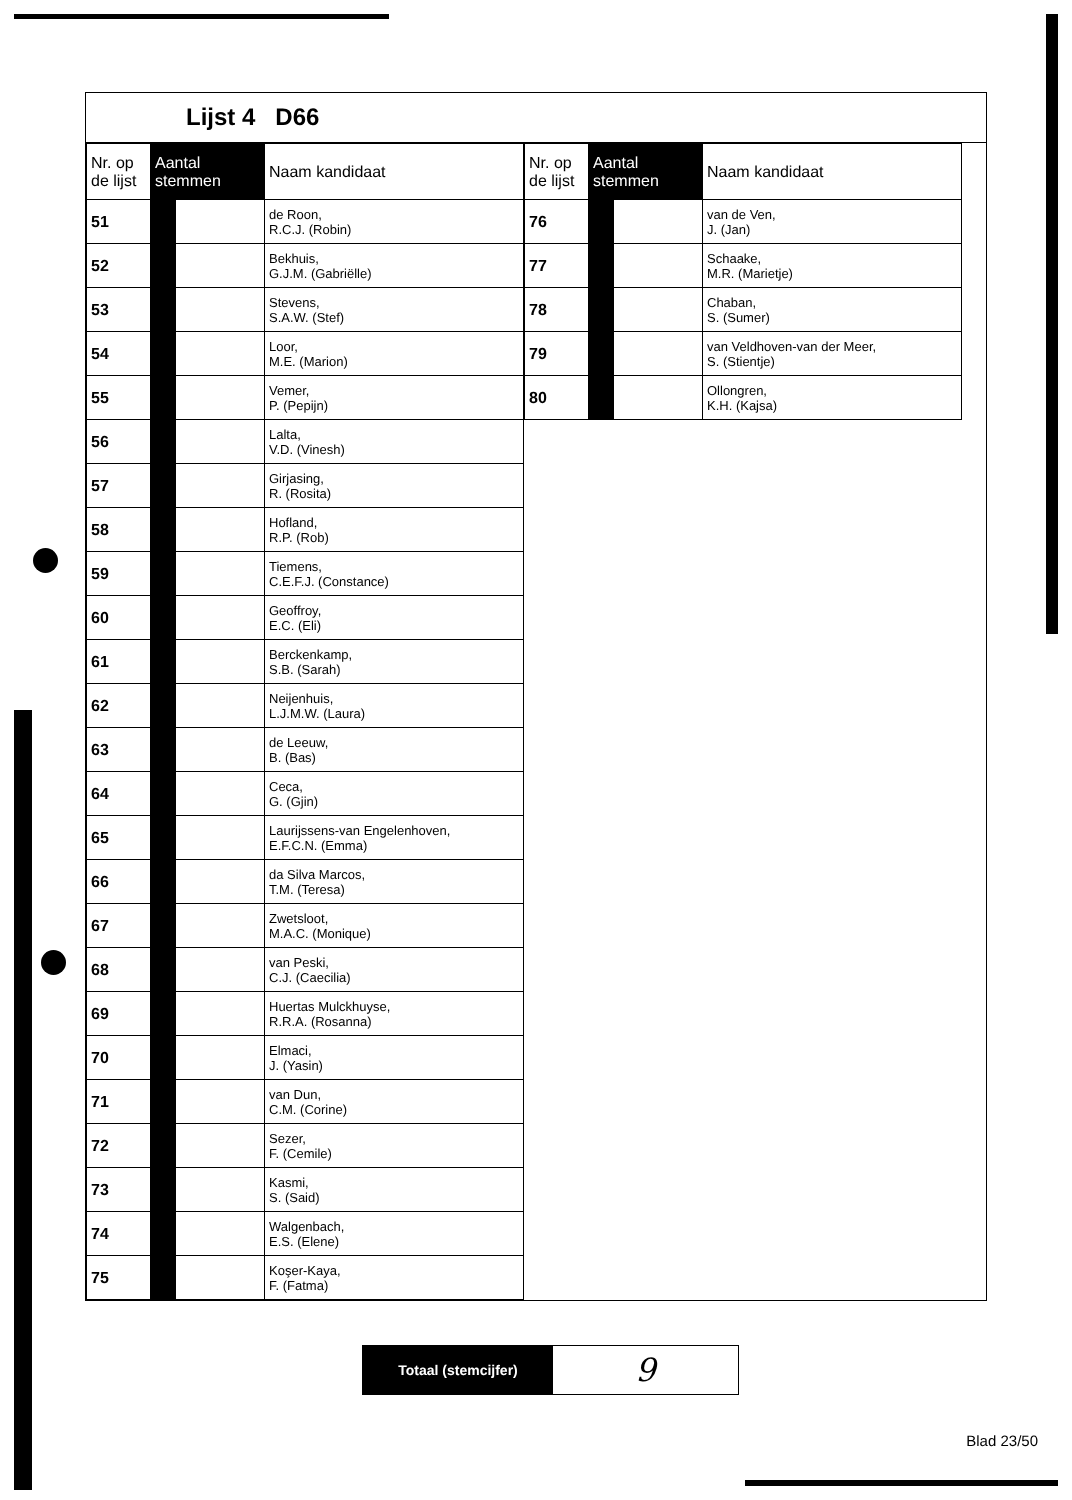Lijst 4 D66
| Nr. op de lijst | Aantal stemmen | | Naam kandidaat |
| --- | --- | --- | --- |
| 51 | | | de Roon, R.C.J. (Robin) |
| 52 | | | Bekhuis, G.J.M. (Gabriëlle) |
| 53 | | | Stevens, S.A.W. (Stef) |
| 54 | | | Loor, M.E. (Marion) |
| 55 | | | Vemer, P. (Pepijn) |
| 56 | | | Lalta, V.D. (Vinesh) |
| 57 | | | Girjasing, R. (Rosita) |
| 58 | | | Hofland, R.P. (Rob) |
| 59 | | | Tiemens, C.E.F.J. (Constance) |
| 60 | | | Geoffroy, E.C. (Eli) |
| 61 | | | Berckenkamp, S.B. (Sarah) |
| 62 | | | Neijenhuis, L.J.M.W. (Laura) |
| 63 | | | de Leeuw, B. (Bas) |
| 64 | | | Ceca, G. (Gjin) |
| 65 | | | Laurijssens-van Engelenhoven, E.F.C.N. (Emma) |
| 66 | | | da Silva Marcos, T.M. (Teresa) |
| 67 | | | Zwetsloot, M.A.C. (Monique) |
| 68 | | | van Peski, C.J. (Caecilia) |
| 69 | | | Huertas Mulckhuyse, R.R.A. (Rosanna) |
| 70 | | | Elmaci, J. (Yasin) |
| 71 | | | van Dun, C.M. (Corine) |
| 72 | | | Sezer, F. (Cemile) |
| 73 | | | Kasmi, S. (Said) |
| 74 | | | Walgenbach, E.S. (Elene) |
| 75 | | | Koşer-Kaya, F. (Fatma) |
| Nr. op de lijst | Aantal stemmen | | Naam kandidaat |
| --- | --- | --- | --- |
| 76 | | | van de Ven, J. (Jan) |
| 77 | | | Schaake, M.R. (Marietje) |
| 78 | | | Chaban, S. (Sumer) |
| 79 | | | van Veldhoven-van der Meer, S. (Stientje) |
| 80 | | | Ollongren, K.H. (Kajsa) |
Totaal (stemcijfer)
9
Blad 23/50